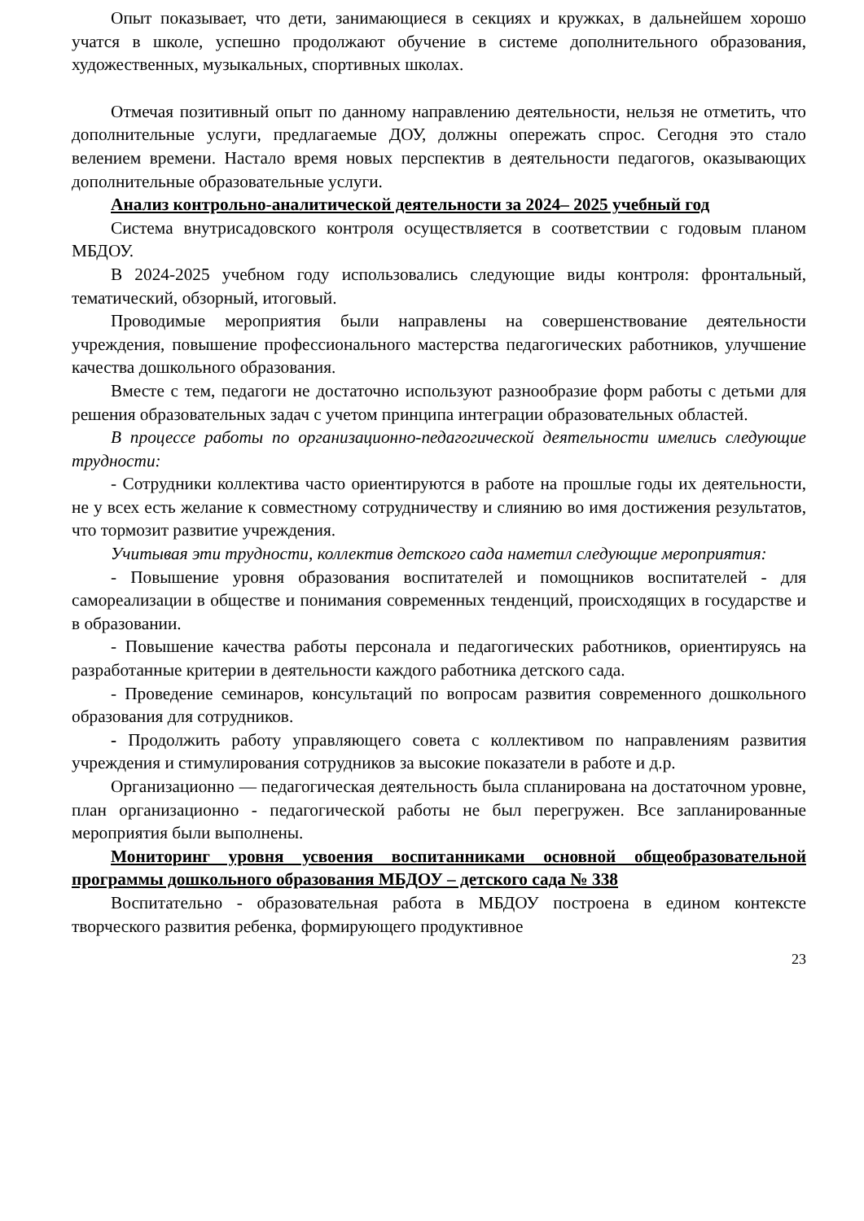Опыт показывает, что дети, занимающиеся в секциях и кружках, в дальнейшем хорошо учатся в школе, успешно продолжают обучение в системе дополнительного образования, художественных, музыкальных, спортивных школах.
Отмечая позитивный опыт по данному направлению деятельности, нельзя не отметить, что дополнительные услуги, предлагаемые ДОУ, должны опережать спрос. Сегодня это стало велением времени. Настало время новых перспектив в деятельности педагогов, оказывающих дополнительные образовательные услуги.
Анализ контрольно-аналитической деятельности за 2024– 2025 учебный год
Система внутрисадовского контроля осуществляется в соответствии с годовым планом МБДОУ.
В 2024-2025 учебном году использовались следующие виды контроля: фронтальный, тематический, обзорный, итоговый.
Проводимые мероприятия были направлены на совершенствование деятельности учреждения, повышение профессионального мастерства педагогических работников, улучшение качества дошкольного образования.
Вместе с тем, педагоги не достаточно используют разнообразие форм работы с детьми для решения образовательных задач с учетом принципа интеграции образовательных областей.
В процессе работы по организационно-педагогической деятельности имелись следующие трудности:
- Сотрудники коллектива часто ориентируются в работе на прошлые годы их деятельности, не у всех есть желание к совместному сотрудничеству и слиянию во имя достижения результатов, что тормозит развитие учреждения.
Учитывая эти трудности, коллектив детского сада наметил следующие мероприятия:
- Повышение уровня образования воспитателей и помощников воспитателей - для самореализации в обществе и понимания современных тенденций, происходящих в государстве и в образовании.
- Повышение качества работы персонала и педагогических работников, ориентируясь на разработанные критерии в деятельности каждого работника детского сада.
- Проведение семинаров, консультаций по вопросам развития современного дошкольного образования для сотрудников.
- Продолжить работу управляющего совета с коллективом по направлениям развития учреждения и стимулирования сотрудников за высокие показатели в работе и д.р.
Организационно — педагогическая деятельность была спланирована на достаточном уровне, план организационно - педагогической работы не был перегружен. Все запланированные мероприятия были выполнены.
Мониторинг уровня усвоения воспитанниками основной общеобразовательной программы дошкольного образования МБДОУ – детского сада № 338
Воспитательно - образовательная работа в МБДОУ построена в едином контексте творческого развития ребенка, формирующего продуктивное
23